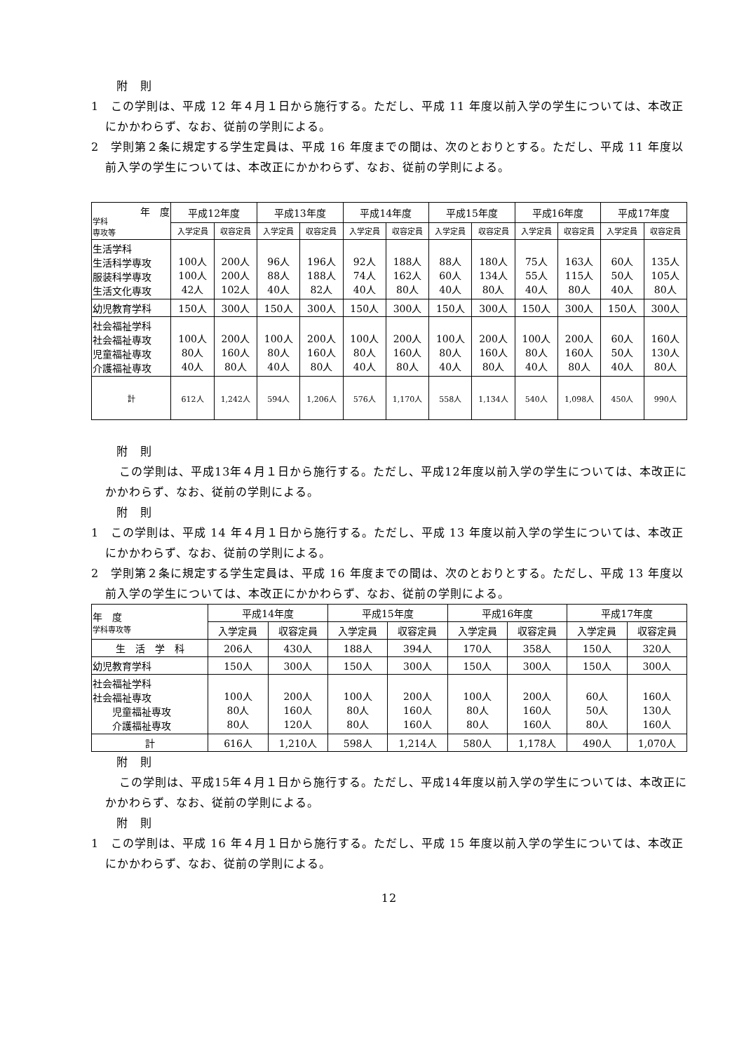附　則
1　この学則は、平成 12 年４月１日から施行する。ただし、平成 11 年度以前入学の学生については、本改正にかかわらず、なお、従前の学則による。
2　学則第２条に規定する学生定員は、平成 16 年度までの間は、次のとおりとする。ただし、平成 11 年度以前入学の学生については、本改正にかかわらず、なお、従前の学則による。
| 年 度 学科 専攻等 | 平成12年度 | | 平成13年度 | | 平成14年度 | | 平成15年度 | | 平成16年度 | | 平成17年度 | |
| --- | --- | --- | --- | --- | --- | --- | --- | --- | --- | --- | --- | --- |
| | 入学定員 | 収容定員 | 入学定員 | 収容定員 | 入学定員 | 収容定員 | 入学定員 | 収容定員 | 入学定員 | 収容定員 | 入学定員 | 収容定員 |
| 生活学科 生活科学専攻 服装科学専攻 生活文化専攻 | 100人 100人 42人 | 200人 200人 102人 | 96人 88人 40人 | 196人 188人 82人 | 92人 74人 40人 | 188人 162人 80人 | 88人 60人 40人 | 180人 134人 80人 | 75人 55人 40人 | 163人 115人 80人 | 60人 50人 40人 | 135人 105人 80人 |
| 幼児教育学科 | 150人 | 300人 | 150人 | 300人 | 150人 | 300人 | 150人 | 300人 | 150人 | 300人 | 150人 | 300人 |
| 社会福祉学科 社会福祉専攻 児童福祉専攻 介護福祉専攻 | 100人 80人 40人 | 200人 160人 80人 | 100人 80人 40人 | 200人 160人 80人 | 100人 80人 40人 | 200人 160人 80人 | 100人 80人 40人 | 200人 160人 80人 | 100人 80人 40人 | 200人 160人 80人 | 60人 50人 40人 | 160人 130人 80人 |
| 計 | 612人 | 1,242人 | 594人 | 1,206人 | 576人 | 1,170人 | 558人 | 1,134人 | 540人 | 1,098人 | 450人 | 990人 |
附　則
この学則は、平成13年４月１日から施行する。ただし、平成12年度以前入学の学生については、本改正にかかわらず、なお、従前の学則による。
附　則
1　この学則は、平成 14 年４月１日から施行する。ただし、平成 13 年度以前入学の学生については、本改正にかかわらず、なお、従前の学則による。
2　学則第２条に規定する学生定員は、平成 16 年度までの間は、次のとおりとする。ただし、平成 13 年度以前入学の学生については、本改正にかかわらず、なお、従前の学則による。
| 年 度 学科専攻等 | 平成14年度 | | 平成15年度 | | 平成16年度 | | 平成17年度 | |
| --- | --- | --- | --- | --- | --- | --- | --- | --- |
| | 入学定員 | 収容定員 | 入学定員 | 収容定員 | 入学定員 | 収容定員 | 入学定員 | 収容定員 |
| 生 活 学 科 | 206人 | 430人 | 188人 | 394人 | 170人 | 358人 | 150人 | 320人 |
| 幼児教育学科 | 150人 | 300人 | 150人 | 300人 | 150人 | 300人 | 150人 | 300人 |
| 社会福祉学科 社会福祉専攻 児童福祉専攻 介護福祉専攻 | 100人 80人 80人 | 200人 160人 120人 | 100人 80人 80人 | 200人 160人 160人 | 100人 80人 80人 | 200人 160人 160人 | 60人 50人 80人 | 160人 130人 160人 |
| 計 | 616人 | 1,210人 | 598人 | 1,214人 | 580人 | 1,178人 | 490人 | 1,070人 |
附　則
この学則は、平成15年４月１日から施行する。ただし、平成14年度以前入学の学生については、本改正にかかわらず、なお、従前の学則による。
附　則
1　この学則は、平成 16 年４月１日から施行する。ただし、平成 15 年度以前入学の学生については、本改正にかかわらず、なお、従前の学則による。
12